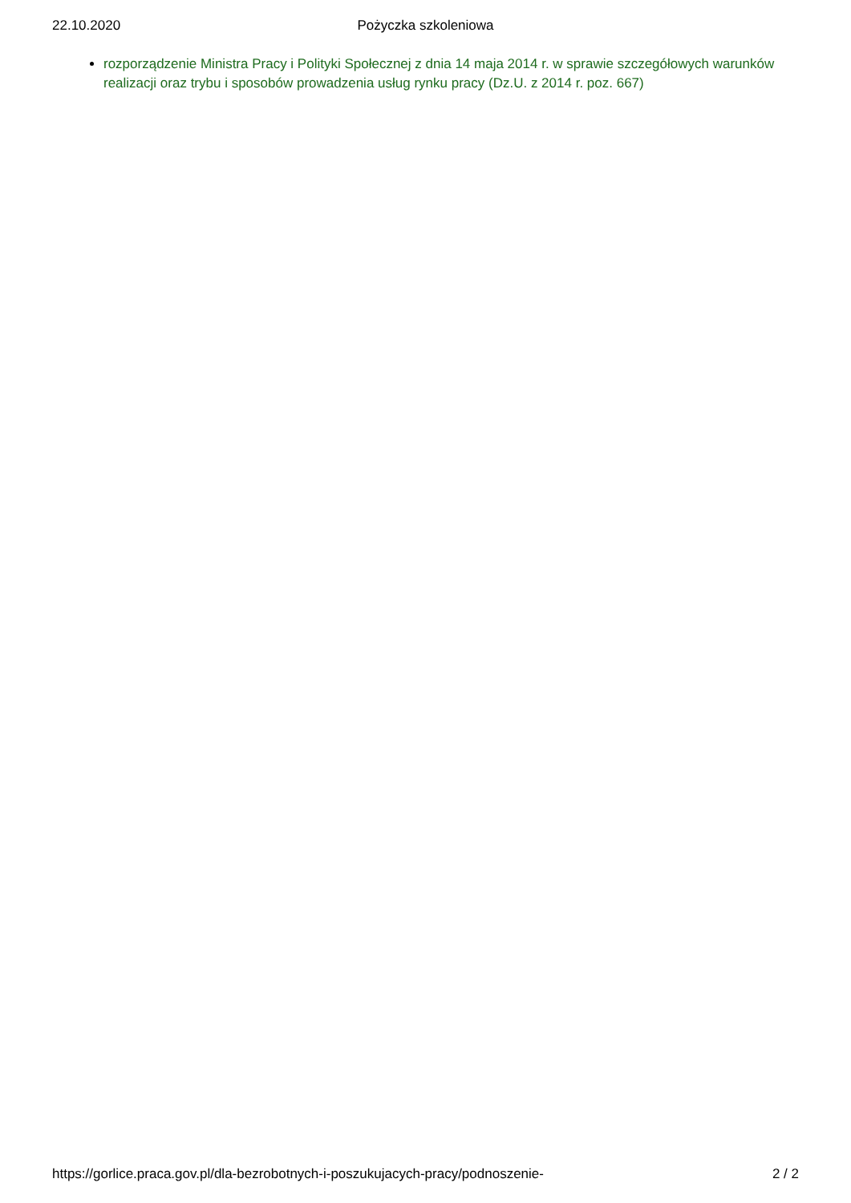22.10.2020
Pożyczka szkoleniowa
rozporządzenie Ministra Pracy i Polityki Społecznej z dnia 14 maja 2014 r. w sprawie szczegółowych warunków realizacji oraz trybu i sposobów prowadzenia usług rynku pracy (Dz.U. z 2014 r. poz. 667)
https://gorlice.praca.gov.pl/dla-bezrobotnych-i-poszukujacych-pracy/podnoszenie- 2 / 2